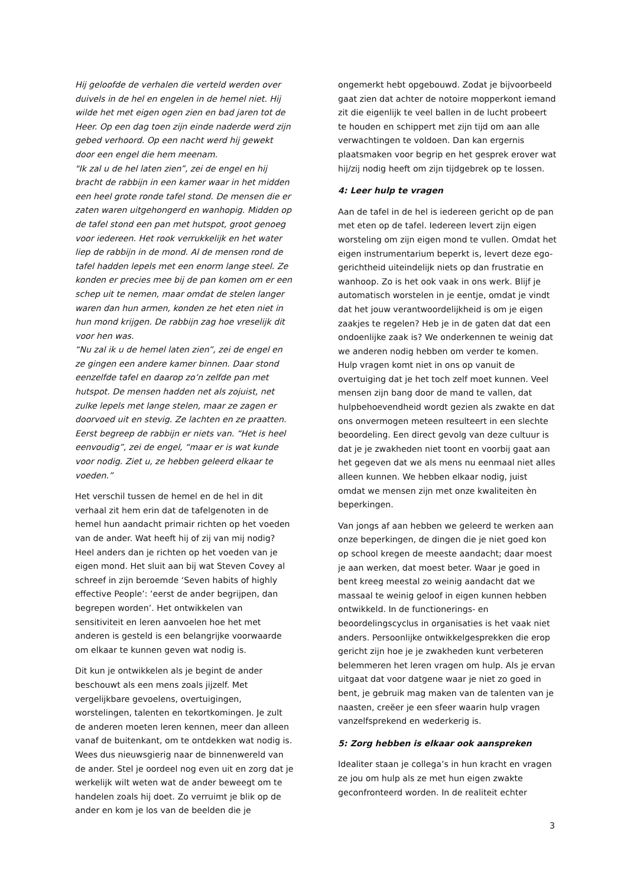Hij geloofde de verhalen die verteld werden over duivels in de hel en engelen in de hemel niet. Hij wilde het met eigen ogen zien en bad jaren tot de Heer. Op een dag toen zijn einde naderde werd zijn gebed verhoord. Op een nacht werd hij gewekt door een engel die hem meenam.
"Ik zal u de hel laten zien”, zei de engel en hij bracht de rabbijn in een kamer waar in het midden een heel grote ronde tafel stond. De mensen die er zaten waren uitgehongerd en wanhopig. Midden op de tafel stond een pan met hutspot, groot genoeg voor iedereen. Het rook verrukkelijk en het water liep de rabbijn in de mond. Al de mensen rond de tafel hadden lepels met een enorm lange steel. Ze konden er precies mee bij de pan komen om er een schep uit te nemen, maar omdat de stelen langer waren dan hun armen, konden ze het eten niet in hun mond krijgen. De rabbijn zag hoe vreselijk dit voor hen was.
“Nu zal ik u de hemel laten zien”, zei de engel en ze gingen een andere kamer binnen. Daar stond eenzelfde tafel en daarop zo’n zelfde pan met hutspot. De mensen hadden net als zojuist, net zulke lepels met lange stelen, maar ze zagen er doorvoed uit en stevig. Ze lachten en ze praatten. Eerst begreep de rabbijn er niets van. “Het is heel eenvoudig”, zei de engel, “maar er is wat kunde voor nodig. Ziet u, ze hebben geleerd elkaar te voeden.”
Het verschil tussen de hemel en de hel in dit verhaal zit hem erin dat de tafelgenoten in de hemel hun aandacht primair richten op het voeden van de ander. Wat heeft hij of zij van mij nodig? Heel anders dan je richten op het voeden van je eigen mond. Het sluit aan bij wat Steven Covey al schreef in zijn beroemde ‘Seven habits of highly effective People’: ‘eerst de ander begrijpen, dan begrepen worden’. Het ontwikkelen van sensitiviteit en leren aanvoelen hoe het met anderen is gesteld is een belangrijke voorwaarde om elkaar te kunnen geven wat nodig is.
Dit kun je ontwikkelen als je begint de ander beschouwt als een mens zoals jijzelf. Met vergelijkbare gevoelens, overtuigingen, worstelingen, talenten en tekortkomingen. Je zult de anderen moeten leren kennen, meer dan alleen vanaf de buitenkant, om te ontdekken wat nodig is. Wees dus nieuwsgierig naar de binnenwereld van de ander. Stel je oordeel nog even uit en zorg dat je werkelijk wilt weten wat de ander beweegt om te handelen zoals hij doet. Zo verruimt je blik op de ander en kom je los van de beelden die je
ongemerkt hebt opgebouwd. Zodat je bijvoorbeeld gaat zien dat achter de notoire mopperkont iemand zit die eigenlijk te veel ballen in de lucht probeert te houden en schippert met zijn tijd om aan alle verwachtingen te voldoen. Dan kan ergernis plaatsmaken voor begrip en het gesprek erover wat hij/zij nodig heeft om zijn tijdgebrek op te lossen.
4: Leer hulp te vragen
Aan de tafel in de hel is iedereen gericht op de pan met eten op de tafel. Iedereen levert zijn eigen worsteling om zijn eigen mond te vullen. Omdat het eigen instrumentarium beperkt is, levert deze ego-gerichtheid uiteindelijk niets op dan frustratie en wanhoop. Zo is het ook vaak in ons werk. Blijf je automatisch worstelen in je eentje, omdat je vindt dat het jouw verantwoordelijkheid is om je eigen zaakjes te regelen? Heb je in de gaten dat dat een ondoenlijke zaak is? We onderkennen te weinig dat we anderen nodig hebben om verder te komen. Hulp vragen komt niet in ons op vanuit de overtuiging dat je het toch zelf moet kunnen. Veel mensen zijn bang door de mand te vallen, dat hulpbehoevendheid wordt gezien als zwakte en dat ons onvermogen meteen resulteert in een slechte beoordeling. Een direct gevolg van deze cultuur is dat je je zwakheden niet toont en voorbij gaat aan het gegeven dat we als mens nu eenmaal niet alles alleen kunnen. We hebben elkaar nodig, juist omdat we mensen zijn met onze kwaliteiten èn beperkingen.
Van jongs af aan hebben we geleerd te werken aan onze beperkingen, de dingen die je niet goed kon op school kregen de meeste aandacht; daar moest je aan werken, dat moest beter. Waar je goed in bent kreeg meestal zo weinig aandacht dat we massaal te weinig geloof in eigen kunnen hebben ontwikkeld. In de functionerings- en beoordelingscyclus in organisaties is het vaak niet anders. Persoonlijke ontwikkelgesprekken die erop gericht zijn hoe je je zwakheden kunt verbeteren belemmeren het leren vragen om hulp. Als je ervan uitgaat dat voor datgene waar je niet zo goed in bent, je gebruik mag maken van de talenten van je naasten, creëer je een sfeer waarin hulp vragen vanzelfsprekend en wederkerig is.
5: Zorg hebben is elkaar ook aanspreken
Idealiter staan je collega’s in hun kracht en vragen ze jou om hulp als ze met hun eigen zwakte geconfronteerd worden. In de realiteit echter
3